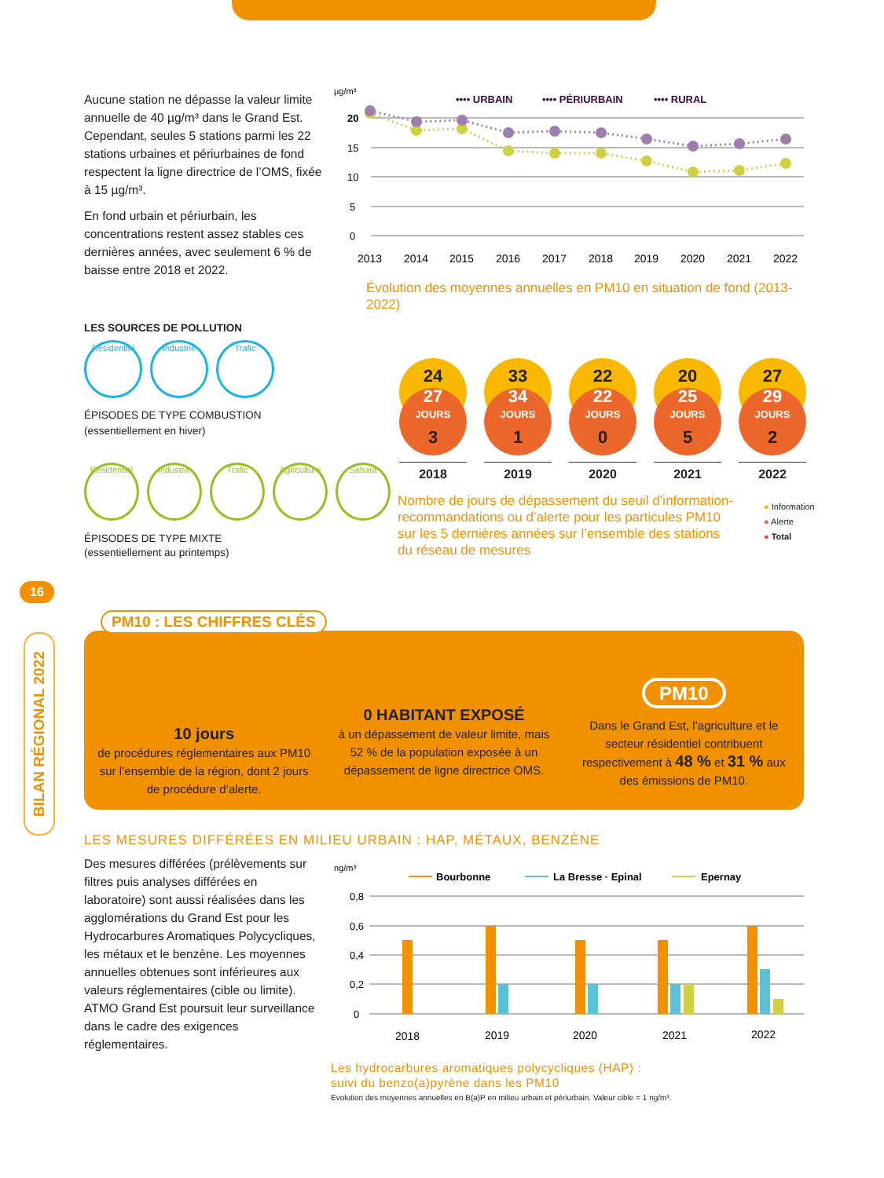Aucune station ne dépasse la valeur limite annuelle de 40 µg/m³ dans le Grand Est. Cependant, seules 5 stations parmi les 22 stations urbaines et périurbaines de fond respectent la ligne directrice de l’OMS, fixée à 15 µg/m³.
En fond urbain et périurbain, les concentrations restent assez stables ces dernières années, avec seulement 6 % de baisse entre 2018 et 2022.
µg/m³
•••• URBAIN
•••• PÉRIURBAIN
•••• RURAL
20
15
10
5
0
2013
2014
2015
2016
2017
2018
2019
2020
2021
2022
Évolution des moyennes annuelles en PM10 en situation de fond (2013-2022)
LES SOURCES DE POLLUTION
Résidentiel
Industrie Trafic
ÉPISODES DE TYPE COMBUSTION
(essentiellement en hiver)
Résidentiel
Industrie Trafic Agriculture
Sahara
ÉPISODES DE TYPE MIXTE
(essentiellement au printemps)
24
27
JOURS
3
2018
33
34
JOURS
1
2019
22
22
JOURS
0
2020
20
25
JOURS
5
2021
27
29
JOURS
2
2022
Nombre de jours de dépassement du seuil d’information-recommandations ou d’alerte pour les particules PM10 sur les 5 dernières années sur l’ensemble des stations du réseau de mesures
● Information
● Alerte
● Total
16
BILAN RÉGIONAL 2022
10 jours
de procédures réglementaires aux PM10 sur l’ensemble de la région, dont 2 jours de procédure d’alerte.
0 HABITANT EXPOSÉ
à un dépassement de valeur limite, mais 52 % de la population exposée à un dépassement de ligne directrice OMS.
PM10
Dans le Grand Est, l’agriculture et le secteur résidentiel contribuent respectivement à 48 % et 31 % aux des émissions de PM10.
PM10 : LES CHIFFRES CLÉS
LES MESURES DIFFÉRÉES EN MILIEU URBAIN : HAP, MÉTAUX, BENZÈNE
Des mesures différées (prélèvements sur filtres puis analyses différées en laboratoire) sont aussi réalisées dans les agglomérations du Grand Est pour les Hydrocarbures Aromatiques Polycycliques, les métaux et le benzène. Les moyennes annuelles obtenues sont inférieures aux valeurs réglementaires (cible ou limite). ATMO Grand Est poursuit leur surveillance dans le cadre des exigences réglementaires.
ng/m³
Bourbonne
La Bresse · Epinal
Epernay
0,8
0,6
0,4
0,2
0
2018
2019
2020
2021
2022
Les hydrocarbures aromatiques polycycliques (HAP) :
suivi du benzo(a)pyrène dans les PM10
Evolution des moyennes annuelles en B(a)P en milieu urbain et périurbain. Valeur cible = 1 ng/m³.